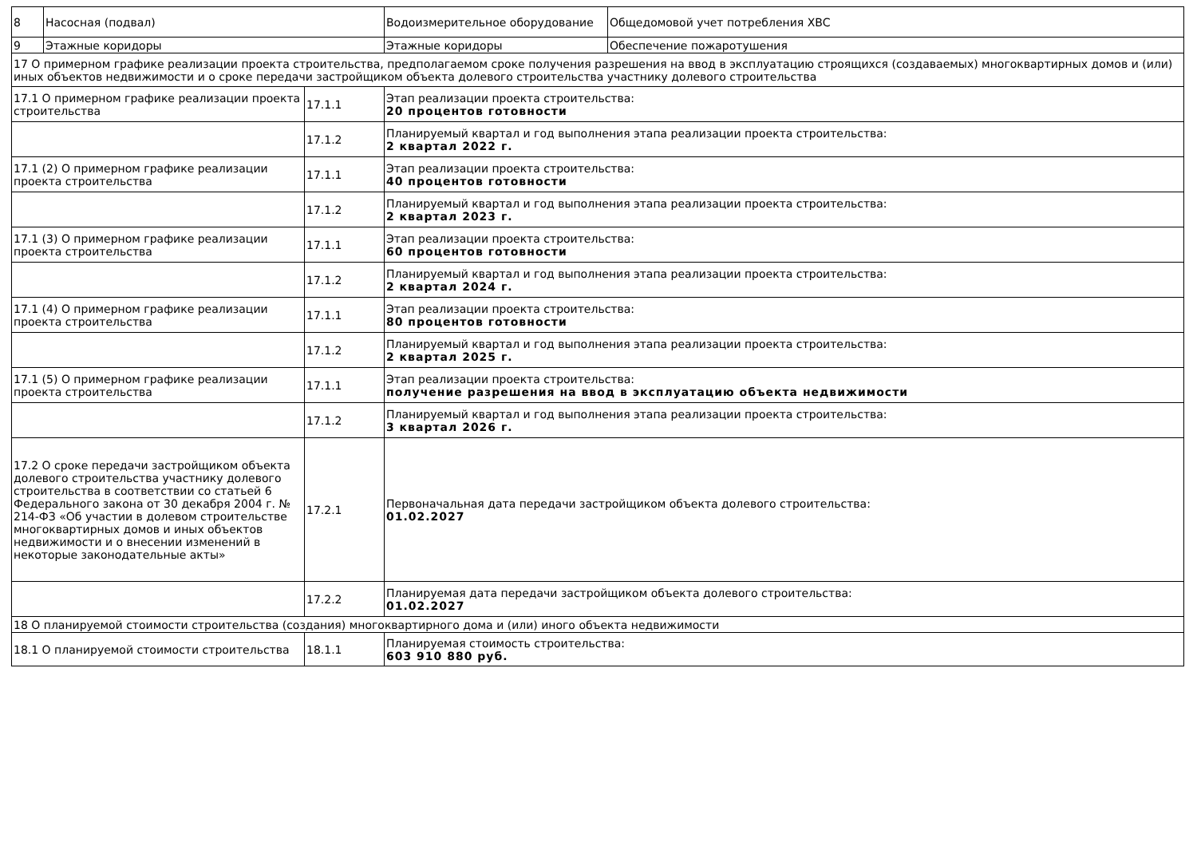| 8 | Насосная (подвал) | | Водоизмерительное оборудование | Общедомовой учет потребления ХВС |
| 9 | Этажные коридоры | | Этажные коридоры | Обеспечение пожаротушения |
| 17 О примерном графике реализации проекта строительства, предполагаемом сроке получения разрешения на ввод в эксплуатацию строящихся (создаваемых) многоквартирных домов и (или) иных объектов недвижимости и о сроке передачи застройщиком объекта долевого строительства участнику долевого строительства | | | | |
| 17.1 О примерном графике реализации проекта строительства | | 17.1.1 | Этап реализации проекта строительства: 20 процентов готовности | |
| | | 17.1.2 | Планируемый квартал и год выполнения этапа реализации проекта строительства: 2 квартал 2022 г. | |
| 17.1 (2) О примерном графике реализации проекта строительства | | 17.1.1 | Этап реализации проекта строительства: 40 процентов готовности | |
| | | 17.1.2 | Планируемый квартал и год выполнения этапа реализации проекта строительства: 2 квартал 2023 г. | |
| 17.1 (3) О примерном графике реализации проекта строительства | | 17.1.1 | Этап реализации проекта строительства: 60 процентов готовности | |
| | | 17.1.2 | Планируемый квартал и год выполнения этапа реализации проекта строительства: 2 квартал 2024 г. | |
| 17.1 (4) О примерном графике реализации проекта строительства | | 17.1.1 | Этап реализации проекта строительства: 80 процентов готовности | |
| | | 17.1.2 | Планируемый квартал и год выполнения этапа реализации проекта строительства: 2 квартал 2025 г. | |
| 17.1 (5) О примерном графике реализации проекта строительства | | 17.1.1 | Этап реализации проекта строительства: получение разрешения на ввод в эксплуатацию объекта недвижимости | |
| | | 17.1.2 | Планируемый квартал и год выполнения этапа реализации проекта строительства: 3 квартал 2026 г. | |
| 17.2 О сроке передачи застройщиком объекта долевого строительства участнику долевого строительства в соответствии со статьей 6 Федерального закона от 30 декабря 2004 г. № 214-ФЗ «Об участии в долевом строительстве многоквартирных домов и иных объектов недвижимости и о внесении изменений в некоторые законодательные акты» | | 17.2.1 | Первоначальная дата передачи застройщиком объекта долевого строительства: 01.02.2027 | |
| | | 17.2.2 | Планируемая дата передачи застройщиком объекта долевого строительства: 01.02.2027 | |
| 18 О планируемой стоимости строительства (создания) многоквартирного дома и (или) иного объекта недвижимости | | | | |
| 18.1 О планируемой стоимости строительства | | 18.1.1 | Планируемая стоимость строительства: 603 910 880 руб. | |